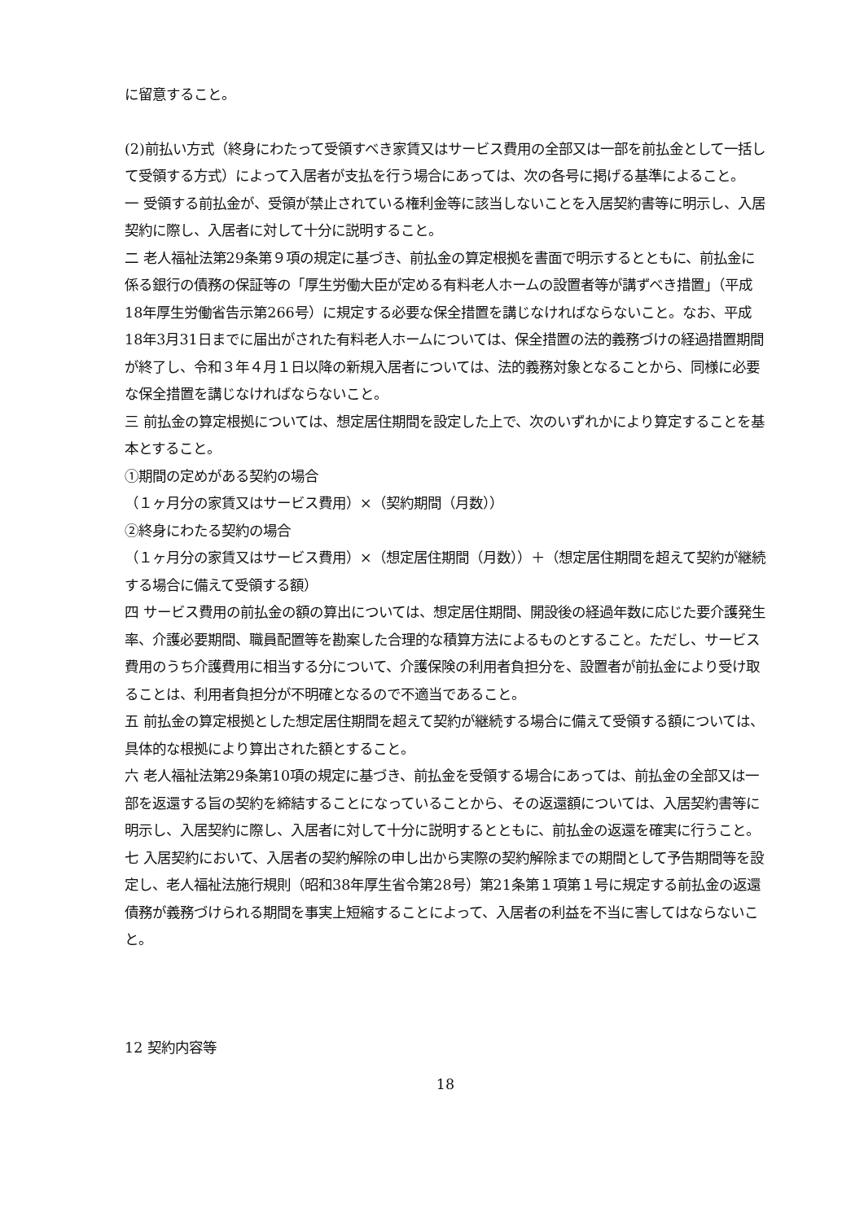に留意すること。
(2)前払い方式（終身にわたって受領すべき家賃又はサービス費用の全部又は一部を前払金として一括して受領する方式）によって入居者が支払を行う場合にあっては、次の各号に掲げる基準によること。
一 受領する前払金が、受領が禁止されている権利金等に該当しないことを入居契約書等に明示し、入居契約に際し、入居者に対して十分に説明すること。
二 老人福祉法第29条第９項の規定に基づき、前払金の算定根拠を書面で明示するとともに、前払金に係る銀行の債務の保証等の「厚生労働大臣が定める有料老人ホームの設置者等が講ずべき措置」（平成18年厚生労働省告示第266号）に規定する必要な保全措置を講じなければならないこと。なお、平成18年3月31日までに届出がされた有料老人ホームについては、保全措置の法的義務づけの経過措置期間が終了し、令和３年４月１日以降の新規入居者については、法的義務対象となることから、同様に必要な保全措置を講じなければならないこと。
三 前払金の算定根拠については、想定居住期間を設定した上で、次のいずれかにより算定することを基本とすること。
①期間の定めがある契約の場合
（１ヶ月分の家賃又はサービス費用）×（契約期間（月数））
②終身にわたる契約の場合
（１ヶ月分の家賃又はサービス費用）×（想定居住期間（月数））＋（想定居住期間を超えて契約が継続する場合に備えて受領する額）
四 サービス費用の前払金の額の算出については、想定居住期間、開設後の経過年数に応じた要介護発生率、介護必要期間、職員配置等を勘案した合理的な積算方法によるものとすること。ただし、サービス費用のうち介護費用に相当する分について、介護保険の利用者負担分を、設置者が前払金により受け取ることは、利用者負担分が不明確となるので不適当であること。
五 前払金の算定根拠とした想定居住期間を超えて契約が継続する場合に備えて受領する額については、具体的な根拠により算出された額とすること。
六 老人福祉法第29条第10項の規定に基づき、前払金を受領する場合にあっては、前払金の全部又は一部を返還する旨の契約を締結することになっていることから、その返還額については、入居契約書等に明示し、入居契約に際し、入居者に対して十分に説明するとともに、前払金の返還を確実に行うこと。
七 入居契約において、入居者の契約解除の申し出から実際の契約解除までの期間として予告期間等を設定し、老人福祉法施行規則（昭和38年厚生省令第28号）第21条第１項第１号に規定する前払金の返還債務が義務づけられる期間を事実上短縮することによって、入居者の利益を不当に害してはならないこと。
12 契約内容等
18